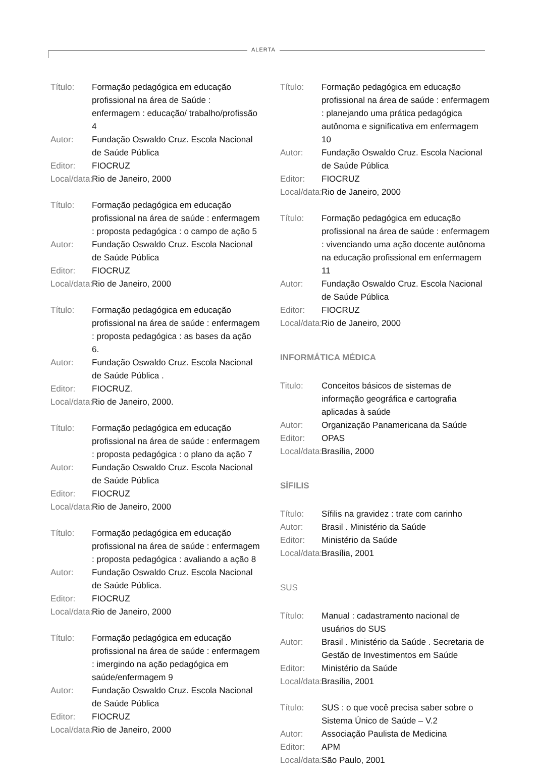ALERTA
Título: Formação pedagógica em educação profissional na área de Saúde : enfermagem : educação/ trabalho/profissão 4
Autor: Fundação Oswaldo Cruz. Escola Nacional de Saúde Pública
Editor: FIOCRUZ
Local/data: Rio de Janeiro, 2000
Título: Formação pedagógica em educação profissional na área de saúde : enfermagem : proposta pedagógica : o campo de ação 5
Autor: Fundação Oswaldo Cruz. Escola Nacional de Saúde Pública
Editor: FIOCRUZ
Local/data: Rio de Janeiro, 2000
Título: Formação pedagógica em educação profissional na área de saúde : enfermagem : proposta pedagógica : as bases da ação 6.
Autor: Fundação Oswaldo Cruz. Escola Nacional de Saúde Pública .
Editor: FIOCRUZ.
Local/data: Rio de Janeiro, 2000.
Título: Formação pedagógica em educação profissional na área de saúde : enfermagem : proposta pedagógica : o plano da ação 7
Autor: Fundação Oswaldo Cruz. Escola Nacional de Saúde Pública
Editor: FIOCRUZ
Local/data: Rio de Janeiro, 2000
Título: Formação pedagógica em educação profissional na área de saúde : enfermagem : proposta pedagógica : avaliando a ação 8
Autor: Fundação Oswaldo Cruz. Escola Nacional de Saúde Pública.
Editor: FIOCRUZ
Local/data: Rio de Janeiro, 2000
Título: Formação pedagógica em educação profissional na área de saúde : enfermagem : imergindo na ação pedagógica em saúde/enfermagem 9
Autor: Fundação Oswaldo Cruz. Escola Nacional de Saúde Pública
Editor: FIOCRUZ
Local/data: Rio de Janeiro, 2000
Título: Formação pedagógica em educação profissional na área de saúde : enfermagem : planejando uma prática pedagógica autônoma e significativa em enfermagem 10
Autor: Fundação Oswaldo Cruz. Escola Nacional de Saúde Pública
Editor: FIOCRUZ
Local/data: Rio de Janeiro, 2000
Título: Formação pedagógica em educação profissional na área de saúde : enfermagem : vivenciando uma ação docente autônoma na educação profissional em enfermagem 11
Autor: Fundação Oswaldo Cruz. Escola Nacional de Saúde Pública
Editor: FIOCRUZ
Local/data: Rio de Janeiro, 2000
INFORMÁTICA MÉDICA
Titulo: Conceitos básicos de sistemas de informação geográfica e cartografia aplicadas à saúde
Autor: Organização Panamericana da Saúde
Editor: OPAS
Local/data: Brasília, 2000
SÍFILIS
Título: Sífilis na gravidez : trate com carinho
Autor: Brasil . Ministério da Saúde
Editor: Ministério da Saúde
Local/data: Brasília, 2001
SUS
Título: Manual : cadastramento nacional de usuários do SUS
Autor: Brasil . Ministério da Saúde . Secretaria de Gestão de Investimentos em Saúde
Editor: Ministério da Saúde
Local/data: Brasília, 2001
Título: SUS : o que você precisa saber sobre o Sistema Único de Saúde – V.2
Autor: Associação Paulista de Medicina
Editor: APM
Local/data: São Paulo, 2001